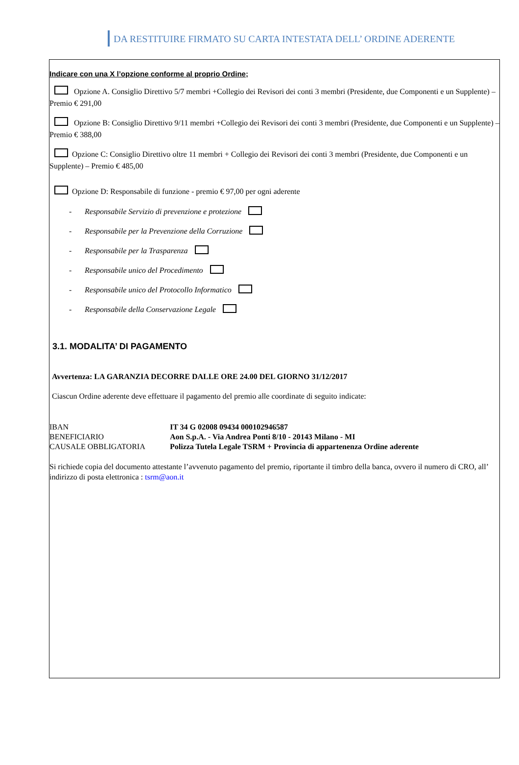DA RESTITUIRE FIRMATO SU CARTA INTESTATA DELL’ ORDINE ADERENTE
Indicare con una X l’opzione conforme al proprio Ordine;
Opzione A. Consiglio Direttivo 5/7 membri +Collegio dei Revisori dei conti 3 membri (Presidente, due Componenti e un Supplente) – Premio € 291,00
Opzione B: Consiglio Direttivo 9/11 membri +Collegio dei Revisori dei conti 3 membri (Presidente, due Componenti e un Supplente) – Premio € 388,00
Opzione C: Consiglio Direttivo oltre 11 membri + Collegio dei Revisori dei conti 3 membri (Presidente, due Componenti e un Supplente) – Premio € 485,00
Opzione D: Responsabile di funzione - premio € 97,00 per ogni aderente
- Responsabile Servizio di prevenzione e protezione
- Responsabile per la Prevenzione della Corruzione
- Responsabile per la Trasparenza
- Responsabile unico del Procedimento
- Responsabile unico del Protocollo Informatico
- Responsabile della Conservazione Legale
3.1. MODALITA’ DI PAGAMENTO
Avvertenza: LA GARANZIA DECORRE DALLE ORE 24.00 DEL GIORNO 31/12/2017
Ciascun Ordine aderente deve effettuare il pagamento del premio alle coordinate di seguito indicate:
| IBAN | IT 34 G 02008 09434 000102946587 |
| BENEFICIARIO | Aon S.p.A. - Via Andrea Ponti 8/10 - 20143 Milano - MI |
| CAUSALE OBBLIGATORIA | Polizza Tutela Legale TSRM + Provincia di appartenenza Ordine aderente |
Si richiede copia del documento attestante l’avvenuto pagamento del premio, riportante il timbro della banca, ovvero il numero di CRO, all’ indirizzo di posta elettronica : tsrm@aon.it